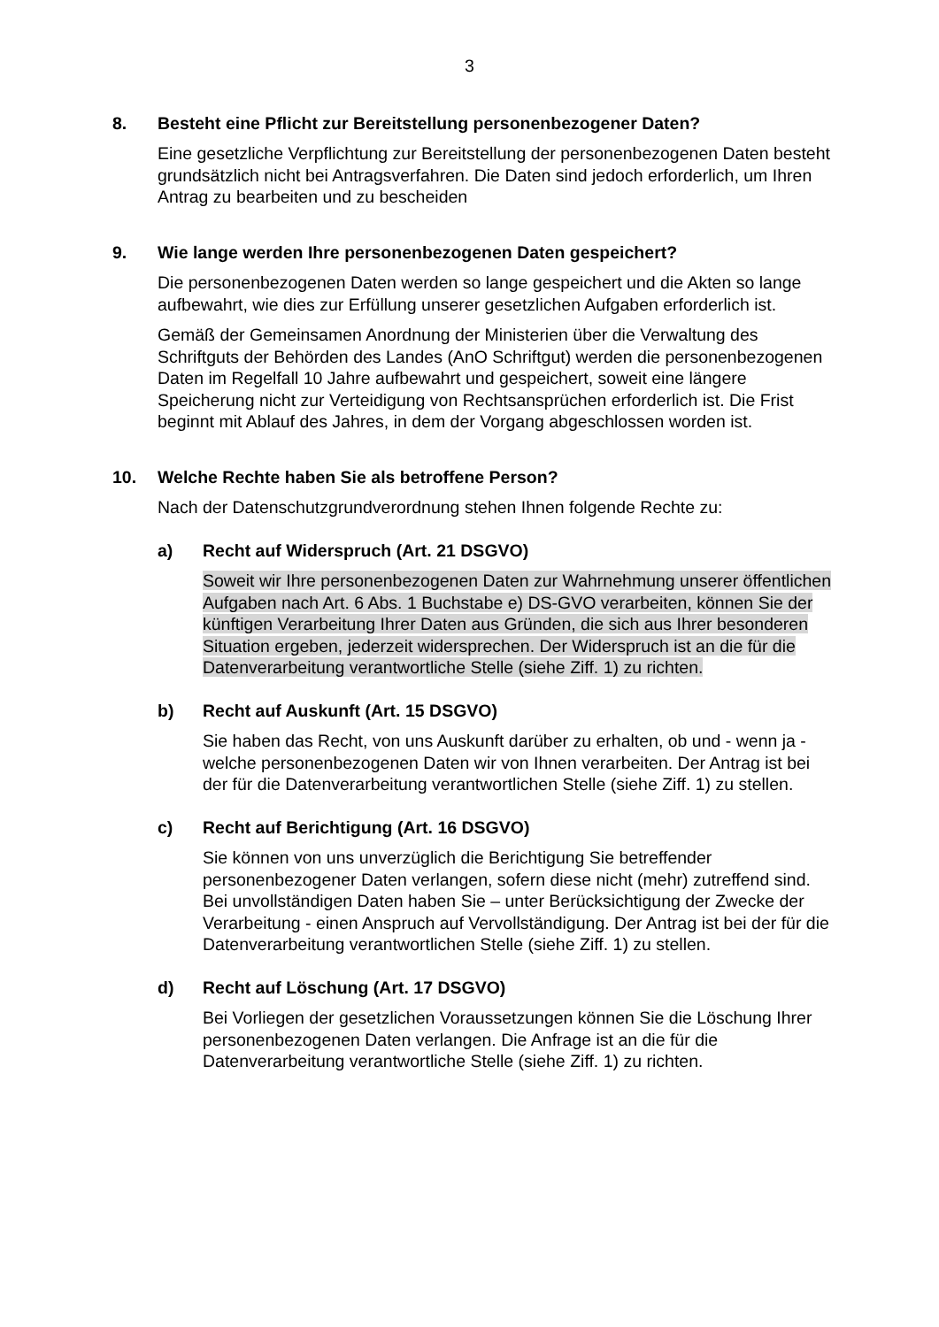3
8. Besteht eine Pflicht zur Bereitstellung personenbezogener Daten?
Eine gesetzliche Verpflichtung zur Bereitstellung der personenbezogenen Daten besteht grundsätzlich nicht bei Antragsverfahren. Die Daten sind jedoch erforderlich, um Ihren Antrag zu bearbeiten und zu bescheiden
9. Wie lange werden Ihre personenbezogenen Daten gespeichert?
Die personenbezogenen Daten werden so lange gespeichert und die Akten so lange aufbewahrt, wie dies zur Erfüllung unserer gesetzlichen Aufgaben erforderlich ist.
Gemäß der Gemeinsamen Anordnung der Ministerien über die Verwaltung des Schriftguts der Behörden des Landes (AnO Schriftgut) werden die personenbezogenen Daten im Regelfall 10 Jahre aufbewahrt und gespeichert, soweit eine längere Speicherung nicht zur Verteidigung von Rechtsansprüchen erforderlich ist. Die Frist beginnt mit Ablauf des Jahres, in dem der Vorgang abgeschlossen worden ist.
10. Welche Rechte haben Sie als betroffene Person?
Nach der Datenschutzgrundverordnung stehen Ihnen folgende Rechte zu:
a) Recht auf Widerspruch (Art. 21 DSGVO)
Soweit wir Ihre personenbezogenen Daten zur Wahrnehmung unserer öffentlichen Aufgaben nach Art. 6 Abs. 1 Buchstabe e) DS-GVO verarbeiten, können Sie der künftigen Verarbeitung Ihrer Daten aus Gründen, die sich aus Ihrer besonderen Situation ergeben, jederzeit widersprechen. Der Widerspruch ist an die für die Datenverarbeitung verantwortliche Stelle (siehe Ziff. 1) zu richten.
b) Recht auf Auskunft (Art. 15 DSGVO)
Sie haben das Recht, von uns Auskunft darüber zu erhalten, ob und - wenn ja - welche personenbezogenen Daten wir von Ihnen verarbeiten. Der Antrag ist bei der für die Datenverarbeitung verantwortlichen Stelle (siehe Ziff. 1) zu stellen.
c) Recht auf Berichtigung (Art. 16 DSGVO)
Sie können von uns unverzüglich die Berichtigung Sie betreffender personenbezogener Daten verlangen, sofern diese nicht (mehr) zutreffend sind. Bei unvollständigen Daten haben Sie – unter Berücksichtigung der Zwecke der Verarbeitung - einen Anspruch auf Vervollständigung. Der Antrag ist bei der für die Datenverarbeitung verantwortlichen Stelle (siehe Ziff. 1) zu stellen.
d) Recht auf Löschung (Art. 17 DSGVO)
Bei Vorliegen der gesetzlichen Voraussetzungen können Sie die Löschung Ihrer personenbezogenen Daten verlangen. Die Anfrage ist an die für die Datenverarbeitung verantwortliche Stelle (siehe Ziff. 1) zu richten.